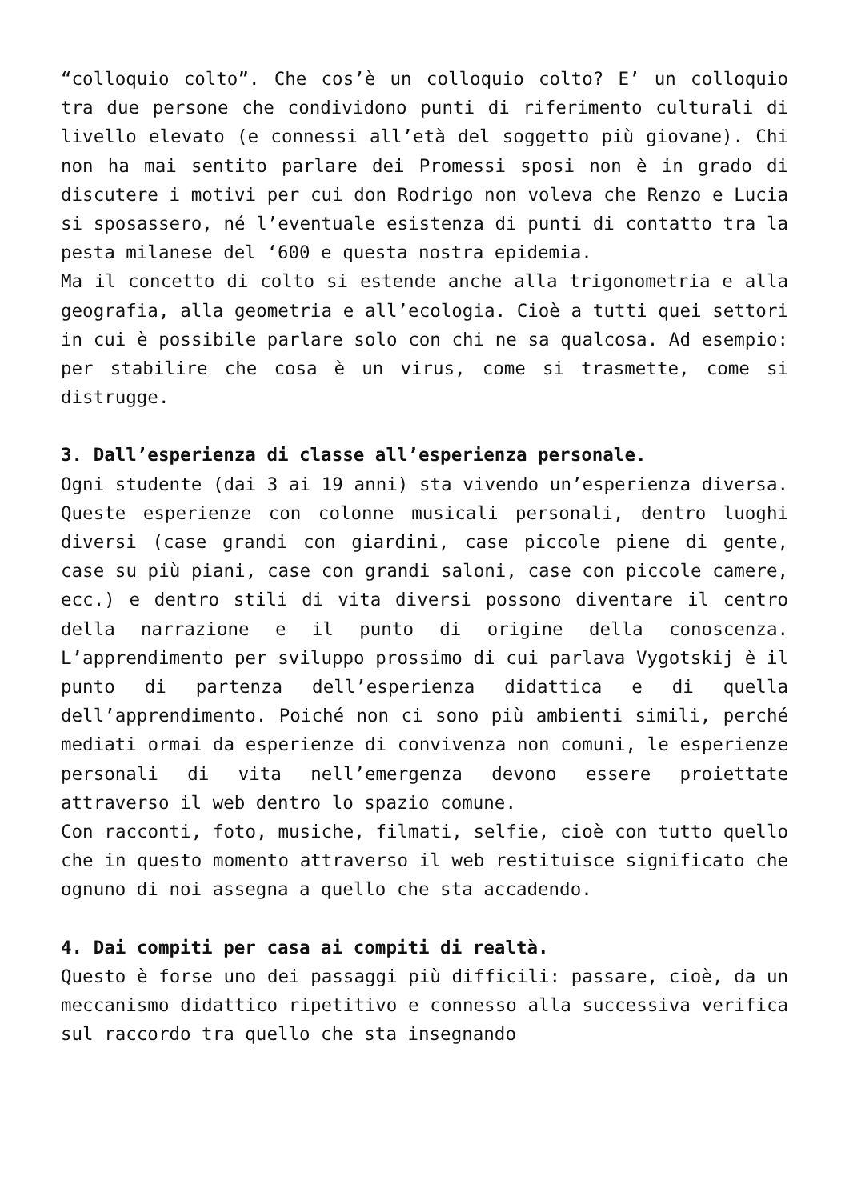“colloquio colto”. Che cos’è un colloquio colto? E’ un colloquio tra due persone che condividono punti di riferimento culturali di livello elevato (e connessi all’età del soggetto più giovane). Chi non ha mai sentito parlare dei Promessi sposi non è in grado di discutere i motivi per cui don Rodrigo non voleva che Renzo e Lucia si sposassero, né l’eventuale esistenza di punti di contatto tra la pesta milanese del ‘600 e questa nostra epidemia.
Ma il concetto di colto si estende anche alla trigonometria e alla geografia, alla geometria e all’ecologia. Cioè a tutti quei settori in cui è possibile parlare solo con chi ne sa qualcosa. Ad esempio: per stabilire che cosa è un virus, come si trasmette, come si distrugge.
3. Dall’esperienza di classe all’esperienza personale.
Ogni studente (dai 3 ai 19 anni) sta vivendo un’esperienza diversa. Queste esperienze con colonne musicali personali, dentro luoghi diversi (case grandi con giardini, case piccole piene di gente, case su più piani, case con grandi saloni, case con piccole camere, ecc.) e dentro stili di vita diversi possono diventare il centro della narrazione e il punto di origine della conoscenza. L’apprendimento per sviluppo prossimo di cui parlava Vygotskij è il punto di partenza dell’esperienza didattica e di quella dell’apprendimento. Poiché non ci sono più ambienti simili, perché mediati ormai da esperienze di convivenza non comuni, le esperienze personali di vita nell’emergenza devono essere proiettate attraverso il web dentro lo spazio comune.
Con racconti, foto, musiche, filmati, selfie, cioè con tutto quello che in questo momento attraverso il web restituisce significato che ognuno di noi assegna a quello che sta accadendo.
4. Dai compiti per casa ai compiti di realtà.
Questo è forse uno dei passaggi più difficili: passare, cioè, da un meccanismo didattico ripetitivo e connesso alla successiva verifica sul raccordo tra quello che sta insegnando